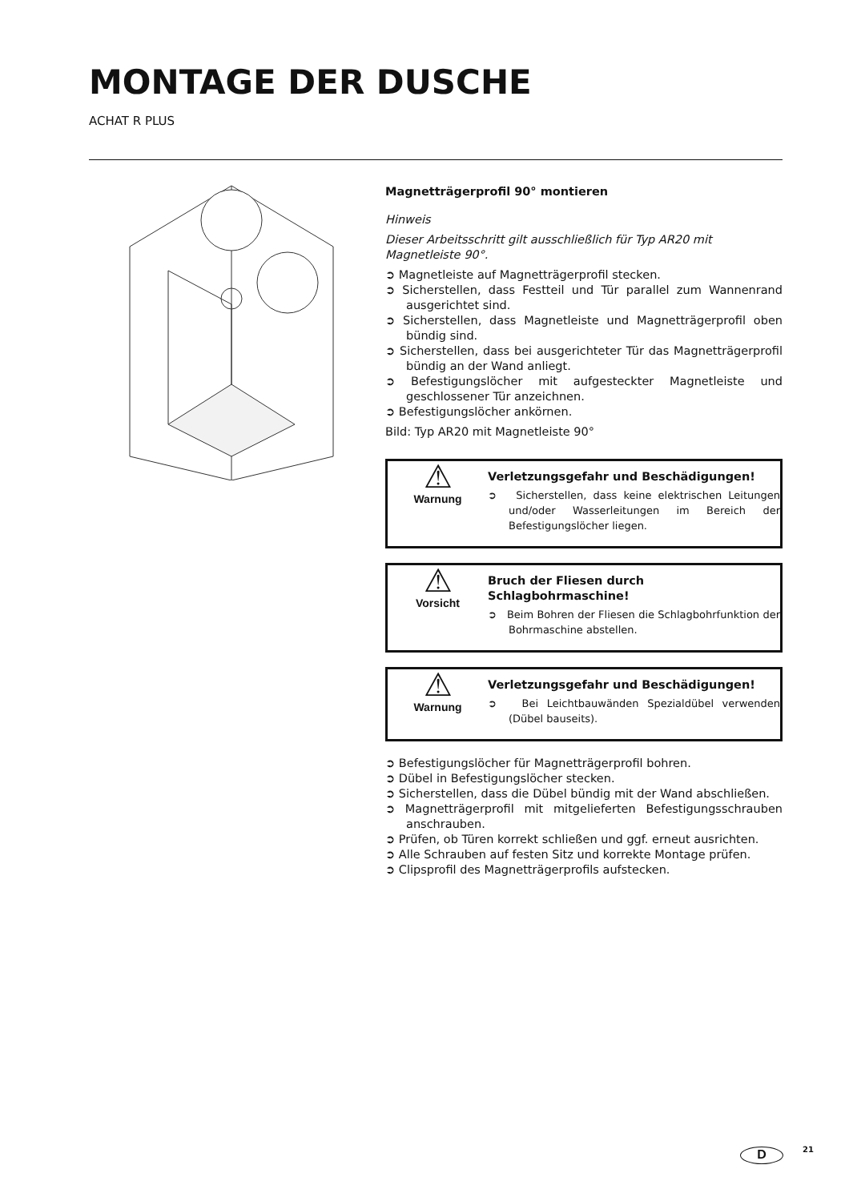MONTAGE DER DUSCHE
ACHAT R PLUS
Magnetträgerprofil 90° montieren
Hinweis
Dieser Arbeitsschritt gilt ausschließlich für Typ AR20 mit Magnetleiste 90°.
➲ Magnetleiste auf Magnetträgerprofil stecken.
➲ Sicherstellen, dass Festteil und Tür parallel zum Wannenrand ausgerichtet sind.
➲ Sicherstellen, dass Magnetleiste und Magnetträgerprofil oben bündig sind.
➲ Sicherstellen, dass bei ausgerichteter Tür das Magnetträgerprofil bündig an der Wand anliegt.
➲ Befestigungslöcher mit aufgesteckter Magnetleiste und geschlossener Tür anzeichnen.
➲ Befestigungslöcher ankörnen.
Bild: Typ AR20 mit Magnetleiste 90°
⚠
Warnung
Verletzungsgefahr und Beschädigungen!
➲ Sicherstellen, dass keine elektrischen Leitungen und/oder Wasserleitungen im Bereich der Befestigungslöcher liegen.
⚠
Vorsicht
Bruch der Fliesen durch Schlagbohrmaschine!
➲ Beim Bohren der Fliesen die Schlagbohrfunktion der Bohrmaschine abstellen.
⚠
Warnung
Verletzungsgefahr und Beschädigungen!
➲ Bei Leichtbauwänden Spezialdübel verwenden (Dübel bauseits).
➲ Befestigungslöcher für Magnetträgerprofil bohren.
➲ Dübel in Befestigungslöcher stecken.
➲ Sicherstellen, dass die Dübel bündig mit der Wand abschließen.
➲ Magnetträgerprofil mit mitgelieferten Befestigungsschrauben anschrauben.
➲ Prüfen, ob Türen korrekt schließen und ggf. erneut ausrichten.
➲ Alle Schrauben auf festen Sitz und korrekte Montage prüfen.
➲ Clipsprofil des Magnetträgerprofils aufstecken.
D 21